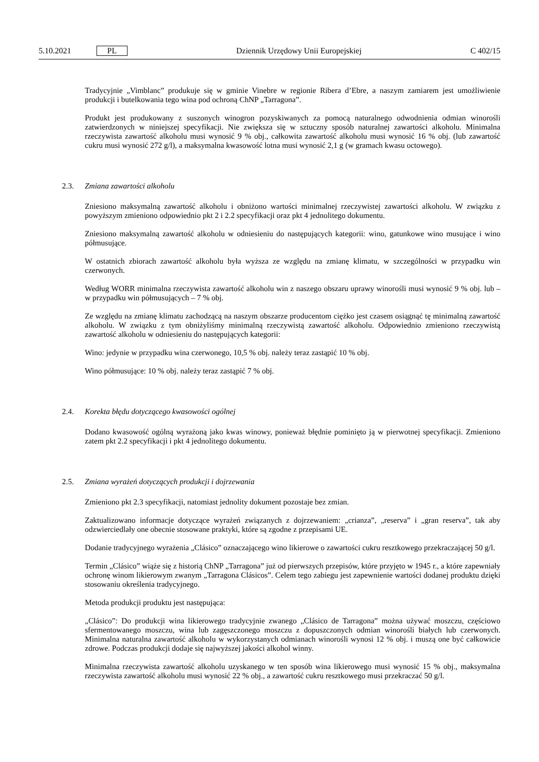5.10.2021 PL Dziennik Urzędowy Unii Europejskiej C 402/15
Tradycyjnie „Vimblanc” produkuje się w gminie Vinebre w regionie Ribera d’Ebre, a naszym zamiarem jest umożliwienie produkcji i butelkowania tego wina pod ochroną ChNP „Tarragona”.
Produkt jest produkowany z suszonych winogron pozyskiwanych za pomocą naturalnego odwodnienia odmian winorośli zatwierdzonych w niniejszej specyfikacji. Nie zwiększa się w sztuczny sposób naturalnej zawartości alkoholu. Minimalna rzeczywista zawartość alkoholu musi wynosić 9 % obj., całkowita zawartość alkoholu musi wynosić 16 % obj. (lub zawartość cukru musi wynosić 272 g/l), a maksymalna kwasowość lotna musi wynosić 2,1 g (w gramach kwasu octowego).
2.3. Zmiana zawartości alkoholu
Zniesiono maksymalną zawartość alkoholu i obniżono wartości minimalnej rzeczywistej zawartości alkoholu. W związku z powyższym zmieniono odpowiednio pkt 2 i 2.2 specyfikacji oraz pkt 4 jednolitego dokumentu.
Zniesiono maksymalną zawartość alkoholu w odniesieniu do następujących kategorii: wino, gatunkowe wino musujące i wino półmusujące.
W ostatnich zbiorach zawartość alkoholu była wyższa ze względu na zmianę klimatu, w szczególności w przypadku win czerwonych.
Według WORR minimalna rzeczywista zawartość alkoholu win z naszego obszaru uprawy winorośli musi wynosić 9 % obj. lub – w przypadku win półmusujących – 7 % obj.
Ze względu na zmianę klimatu zachodzącą na naszym obszarze producentom ciężko jest czasem osiągnąć tę minimalną zawartość alkoholu. W związku z tym obniżyliśmy minimalną rzeczywistą zawartość alkoholu. Odpowiednio zmieniono rzeczywistą zawartość alkoholu w odniesieniu do następujących kategorii:
Wino: jedynie w przypadku wina czerwonego, 10,5 % obj. należy teraz zastąpić 10 % obj.
Wino półmusujące: 10 % obj. należy teraz zastąpić 7 % obj.
2.4. Korekta błędu dotyczącego kwasowości ogólnej
Dodano kwasowość ogólną wyrażoną jako kwas winowy, ponieważ błędnie pominięto ją w pierwotnej specyfikacji. Zmieniono zatem pkt 2.2 specyfikacji i pkt 4 jednolitego dokumentu.
2.5. Zmiana wyrażeń dotyczących produkcji i dojrzewania
Zmieniono pkt 2.3 specyfikacji, natomiast jednolity dokument pozostaje bez zmian.
Zaktualizowano informacje dotyczące wyrażeń związanych z dojrzewaniem: „crianza”, „reserva” i „gran reserva”, tak aby odzwierciedlały one obecnie stosowane praktyki, które są zgodne z przepisami UE.
Dodanie tradycyjnego wyrażenia „Clásico” oznaczającego wino likierowe o zawartości cukru resztkowego przekraczającej 50 g/l.
Termin „Clásico” wiąże się z historią ChNP „Tarragona” już od pierwszych przepisów, które przyjęto w 1945 r., a które zapewniały ochronę winom likierowym zwanym „Tarragona Clásicos”. Celem tego zabiegu jest zapewnienie wartości dodanej produktu dzięki stosowaniu określenia tradycyjnego.
Metoda produkcji produktu jest następująca:
„Clásico”: Do produkcji wina likierowego tradycyjnie zwanego „Clásico de Tarragona” można używać moszczu, częściowo sfermentowanego moszczu, wina lub zagęszczonego moszczu z dopuszczonych odmian winorośli białych lub czerwonych. Minimalna naturalna zawartość alkoholu w wykorzystanych odmianach winorośli wynosi 12 % obj. i muszą one być całkowicie zdrowe. Podczas produkcji dodaje się najwyższej jakości alkohol winny.
Minimalna rzeczywista zawartość alkoholu uzyskanego w ten sposób wina likierowego musi wynosić 15 % obj., maksymalna rzeczywista zawartość alkoholu musi wynosić 22 % obj., a zawartość cukru resztkowego musi przekraczać 50 g/l.